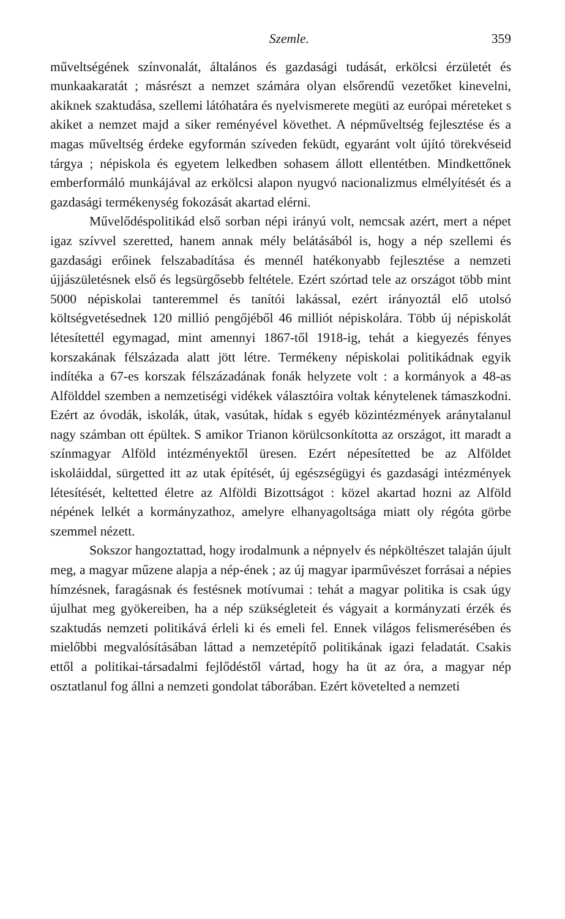Szemle. 359
műveltségének színvonalát, általános és gazdasági tudását, erkölcsi érzületét és munkaakaratát ; másrészt a nemzet számára olyan elsőrendű vezetőket kinevelni, akiknek szaktudása, szellemi látóhatára és nyelvismerete megüti az európai méreteket s akiket a nemzet majd a siker reményével követhet. A népműveltség fejlesztése és a magas műveltség érdeke egyformán szíveden feküdt, egyaránt volt újító törekvéseid tárgya ; népiskola és egyetem lelkedben sohasem állott ellentétben. Mindkettőnek emberformáló munkájával az erkölcsi alapon nyugvó nacionalizmus elmélyítését és a gazdasági termékenység fokozását akartad elérni.
Művelődéspolitikád első sorban népi irányú volt, nemcsak azért, mert a népet igaz szívvel szeretted, hanem annak mély belátásából is, hogy a nép szellemi és gazdasági erőinek felszabadítása és mennél hatékonyabb fejlesztése a nemzeti újjászületésnek első és legsürgősebb feltétele. Ezért szórtad tele az országot több mint 5000 népiskolai tanteremmel és tanítói lakással, ezért irányoztál elő utolsó költségvetésednek 120 millió pengőjéből 46 milliót népiskolára. Több új népiskolát létesítettél egymagad, mint amennyi 1867-től 1918-ig, tehát a kiegyezés fényes korszakának félszázada alatt jött létre. Termékeny népiskolai politikádnak egyik indítéka a 67-es korszak félszázadának fonák helyzete volt : a kormányok a 48-as Alfölddel szemben a nemzetiségi vidékek választóira voltak kénytelenek támaszkodni. Ezért az óvodák, iskolák, útak, vasútak, hídak s egyéb közintézmények aránytalanul nagy számban ott épültek. S amikor Trianon körülcsonkította az országot, itt maradt a színmagyar Alföld intézményektől üresen. Ezért népesítetted be az Alföldet iskoláiddal, sürgetted itt az utak építését, új egészségügyi és gazdasági intézmények létesítését, keltetted életre az Alföldi Bizottságot : közel akartad hozni az Alföld népének lelkét a kormányzathoz, amelyre elhanyagoltsága miatt oly régóta görbe szemmel nézett.
Sokszor hangoztattad, hogy irodalmunk a népnyelv és népköltészet talaján újult meg, a magyar műzene alapja a nép-ének ; az új magyar iparművészet forrásai a népies hímzésnek, faragásnak és festésnek motívumai : tehát a magyar politika is csak úgy újulhat meg gyökereiben, ha a nép szükségleteit és vágyait a kormányzati érzék és szaktudás nemzeti politikává érleli ki és emeli fel. Ennek világos felismerésében és mielőbbi megvalósításában láttad a nemzetépítő politikának igazi feladatát. Csakis ettől a politikai-társadalmi fejlődéstől vártad, hogy ha üt az óra, a magyar nép osztatlanul fog állni a nemzeti gondolat táborában. Ezért követelted a nemzeti